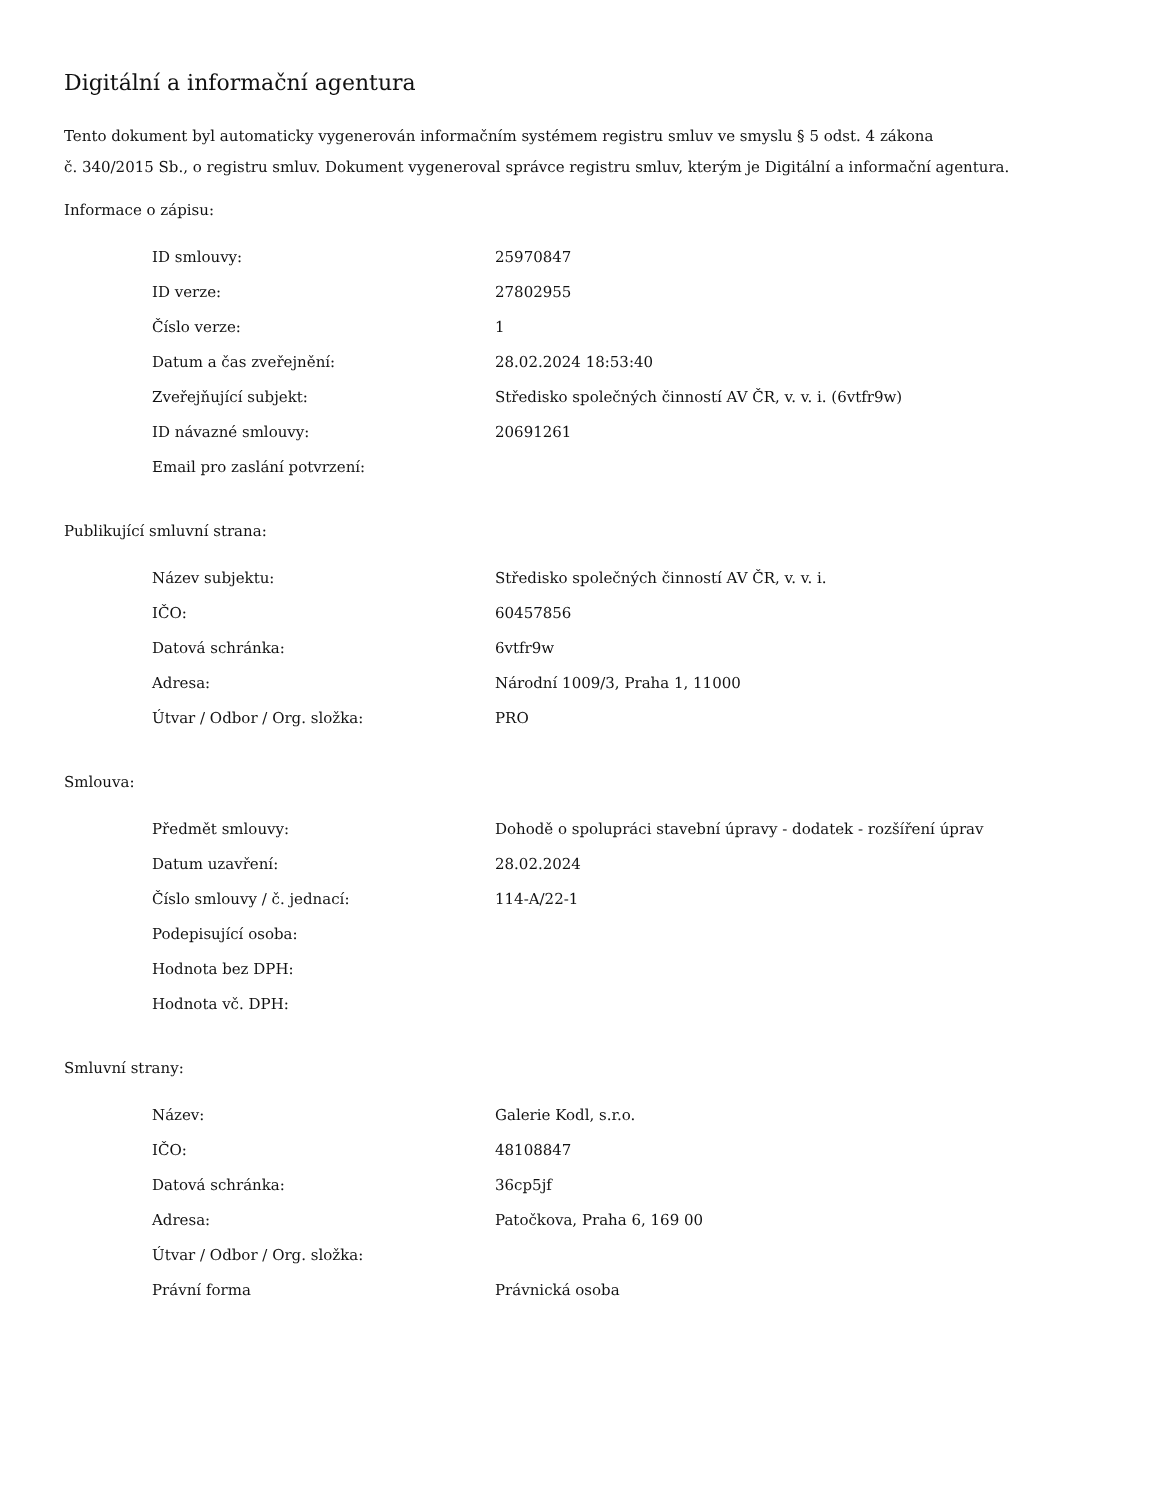Digitální a informační agentura
Tento dokument byl automaticky vygenerován informačním systémem registru smluv ve smyslu § 5 odst. 4 zákona
č. 340/2015 Sb., o registru smluv. Dokument vygeneroval správce registru smluv, kterým je Digitální a informační agentura.
Informace o zápisu:
| ID smlouvy: | 25970847 |
| ID verze: | 27802955 |
| Číslo verze: | 1 |
| Datum a čas zveřejnění: | 28.02.2024 18:53:40 |
| Zveřejňující subjekt: | Středisko společných činností AV ČR, v. v. i. (6vtfr9w) |
| ID návazné smlouvy: | 20691261 |
| Email pro zaslání potvrzení: | |
Publikující smluvní strana:
| Název subjektu: | Středisko společných činností AV ČR, v. v. i. |
| IČO: | 60457856 |
| Datová schránka: | 6vtfr9w |
| Adresa: | Národní 1009/3, Praha 1, 11000 |
| Útvar / Odbor / Org. složka: | PRO |
Smlouva:
| Předmět smlouvy: | Dohodě o spolupráci stavební úpravy - dodatek - rozšíření úprav |
| Datum uzavření: | 28.02.2024 |
| Číslo smlouvy / č. jednací: | 114-A/22-1 |
| Podepisující osoba: | |
| Hodnota bez DPH: | |
| Hodnota vč. DPH: | |
Smluvní strany:
| Název: | Galerie Kodl, s.r.o. |
| IČO: | 48108847 |
| Datová schránka: | 36cp5jf |
| Adresa: | Patočkova, Praha 6, 169 00 |
| Útvar / Odbor / Org. složka: | |
| Právní forma | Právnická osoba |